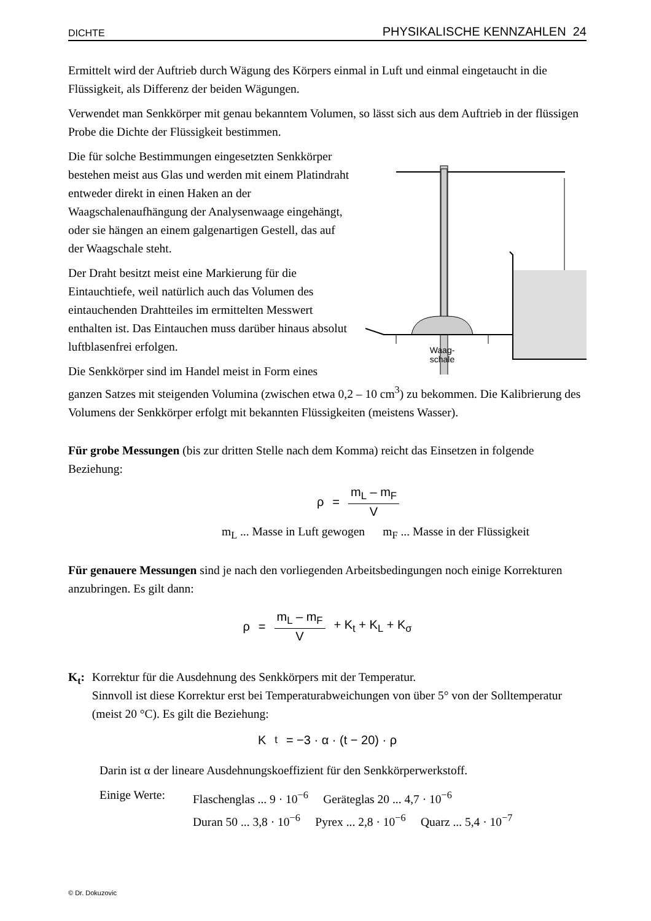DICHTE PHYSIKALISCHE KENNZAHLEN 24
Ermittelt wird der Auftrieb durch Wägung des Körpers einmal in Luft und einmal eingetaucht in die Flüssigkeit, als Differenz der beiden Wägungen.
Verwendet man Senkkörper mit genau bekanntem Volumen, so lässt sich aus dem Auftrieb in der flüssigen Probe die Dichte der Flüssigkeit bestimmen.
Waag-
schale
Die für solche Bestimmungen eingesetzten Senkkörper bestehen meist aus Glas und werden mit einem Platindraht entweder direkt in einen Haken an der Waagschalenaufhängung der Analysenwaage eingehängt, oder sie hängen an einem galgenartigen Gestell, das auf der Waagschale steht.
Der Draht besitzt meist eine Markierung für die Eintauchtiefe, weil natürlich auch das Volumen des eintauchenden Drahtteiles im ermittelten Messwert enthalten ist. Das Eintauchen muss darüber hinaus absolut luftblasenfrei erfolgen.
Die Senkkörper sind im Handel meist in Form eines ganzen Satzes mit steigenden Volumina (zwischen etwa 0,2 – 10 cm<sup>3</sup>) zu bekommen. Die Kalibrierung des Volumens der Senkkörper erfolgt mit bekannten Flüssigkeiten (meistens Wasser).
Für grobe Messungen (bis zur dritten Stelle nach dem Komma) reicht das Einsetzen in folgende Beziehung:
ρ = m<sub>L</sub> – m<sub>F</sub> V
m<sub>L</sub> ... Masse in Luft gewogen m<sub>F</sub> ... Masse in der Flüssigkeit
Für genauere Messungen sind je nach den vorliegenden Arbeitsbedingungen noch einige Korrekturen anzubringen. Es gilt dann:
ρ = m<sub>L</sub> – m<sub>F</sub> V + K<sub>t</sub> + K<sub>L</sub> + K<sub>σ</sub>
K<sub>t</sub>: Korrektur für die Ausdehnung des Senkkörpers mit der Temperatur.
Sinnvoll ist diese Korrektur erst bei Temperaturabweichungen von über 5° von der Solltemperatur (meist 20 °C). Es gilt die Beziehung:
K<sub>t</sub> = −3 · α · (t − 20) · ρ
Darin ist α der lineare Ausdehnungskoeffizient für den Senkkörperwerkstoff.
Einige Werte:
Flaschenglas ... 9 · 10<sup>−6</sup> Geräteglas 20 ... 4,7 · 10<sup>−6</sup>
Duran 50 ... 3,8 · 10<sup>−6</sup> Pyrex ... 2,8 · 10<sup>−6</sup> Quarz ... 5,4 · 10<sup>−7</sup>
© Dr. Dokuzovic